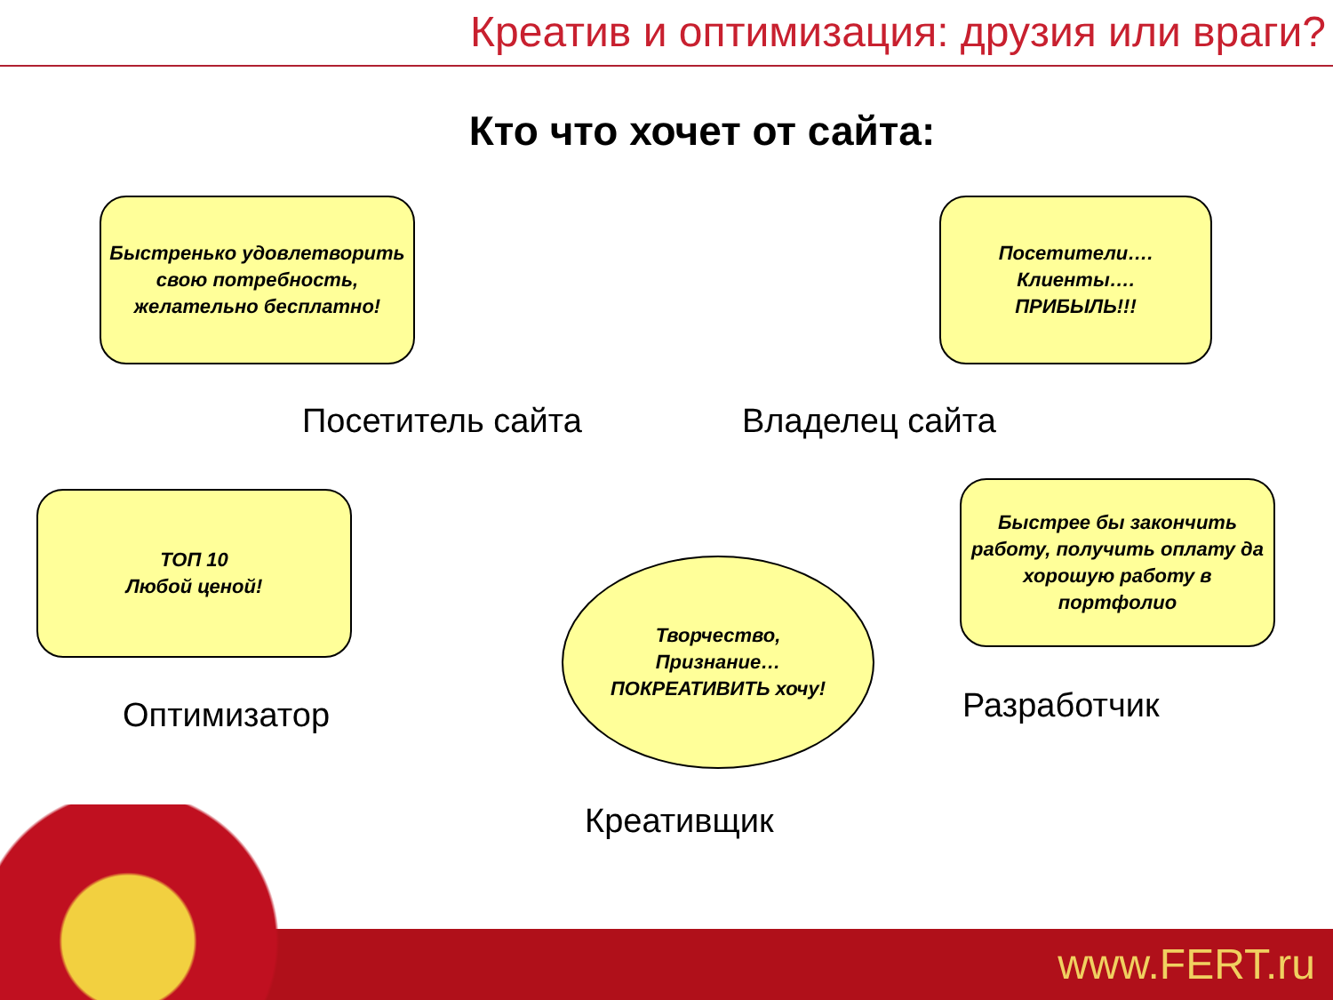Креатив и оптимизация: друзия или враги?
Кто что хочет от сайта:
Быстренько удовлетворить свою потребность, желательно бесплатно!
Посетители….
Клиенты….
ПРИБЫЛЬ!!!
Посетитель сайта Владелец сайта
ТОП 10
Любой ценой!
Быстрее бы закончить работу, получить оплату да хорошую работу в портфолио
Творчество,
Признание…
ПОКРЕАТИВИТЬ хочу!
Оптимизатор Разработчик
www.FERT.ru
Креативщик